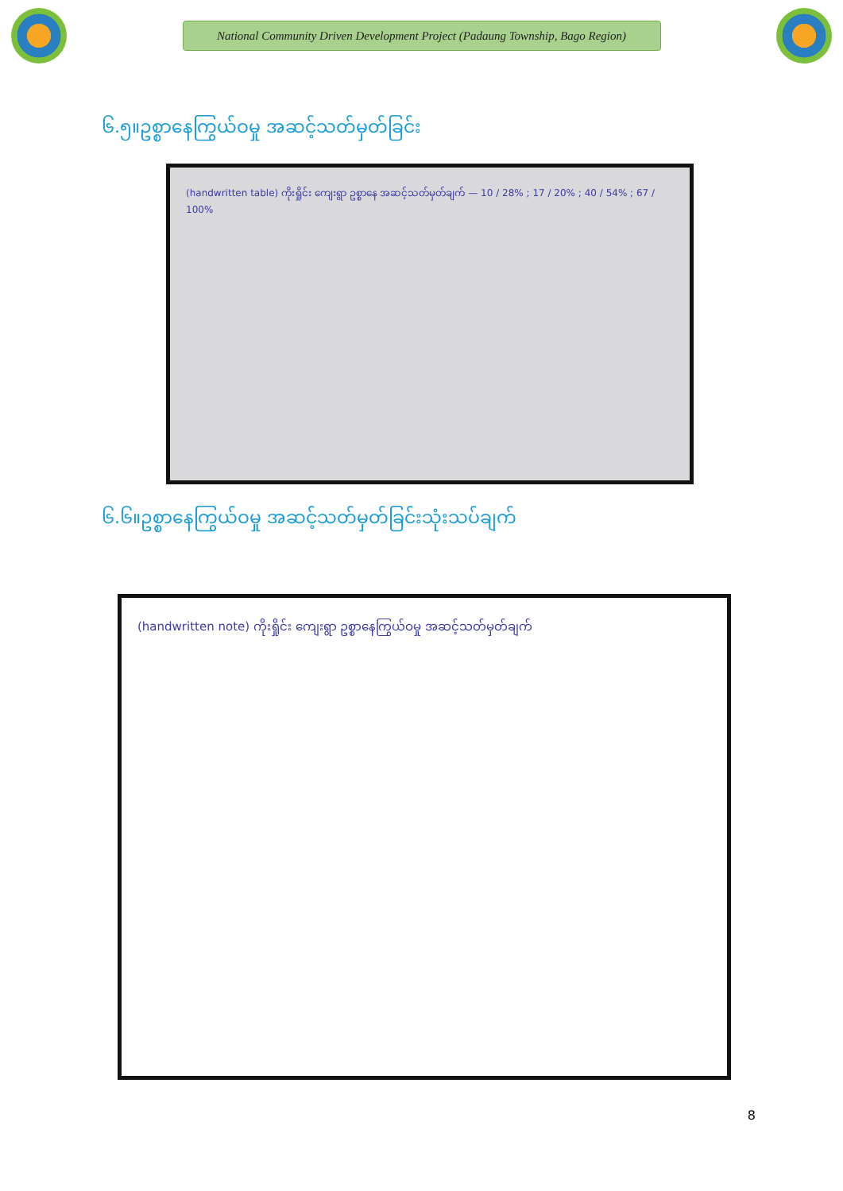National Community Driven Development Project (Padaung Township, Bago Region)
၆.၅။ဥစ္စာနေကြွယ်ဝမှု အဆင့်သတ်မှတ်ခြင်း
(handwritten table) ကိုးရှိုင်း ကျေးရွာ ဥစ္စာနေ အဆင့်သတ်မှတ်ချက် — 10 / 28% ; 17 / 20% ; 40 / 54% ; 67 / 100%
၆.၆။ဥစ္စာနေကြွယ်ဝမှု အဆင့်သတ်မှတ်ခြင်းသုံးသပ်ချက်
(handwritten note) ကိုးရှိုင်း ကျေးရွာ ဥစ္စာနေကြွယ်ဝမှု အဆင့်သတ်မှတ်ချက်
8